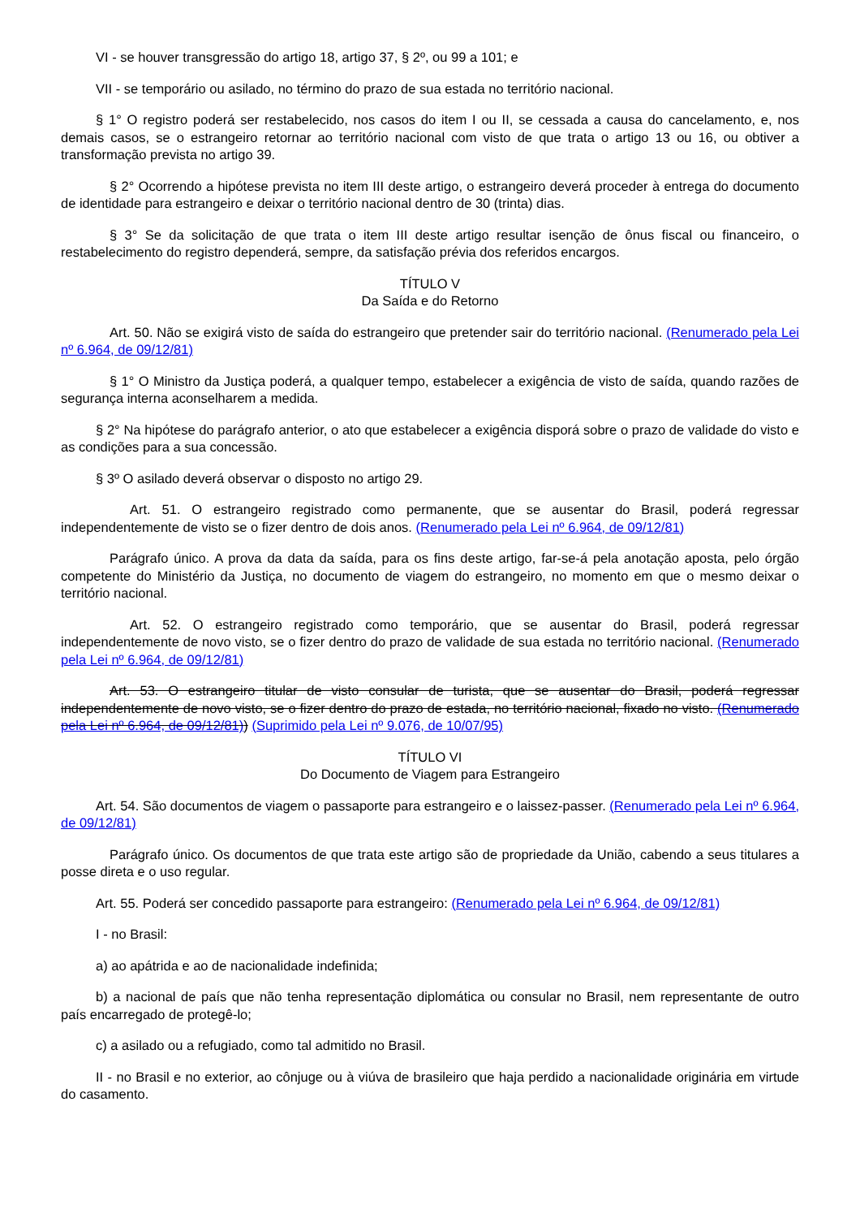VI - se houver transgressão do artigo 18, artigo 37, § 2º, ou 99 a 101; e
VII - se temporário ou asilado, no término do prazo de sua estada no território nacional.
§ 1° O registro poderá ser restabelecido, nos casos do item I ou II, se cessada a causa do cancelamento, e, nos demais casos, se o estrangeiro retornar ao território nacional com visto de que trata o artigo 13 ou 16, ou obtiver a transformação prevista no artigo 39.
§ 2° Ocorrendo a hipótese prevista no item III deste artigo, o estrangeiro deverá proceder à entrega do documento de identidade para estrangeiro e deixar o território nacional dentro de 30 (trinta) dias.
§ 3° Se da solicitação de que trata o item III deste artigo resultar isenção de ônus fiscal ou financeiro, o restabelecimento do registro dependerá, sempre, da satisfação prévia dos referidos encargos.
TÍTULO V
Da Saída e do Retorno
Art. 50. Não se exigirá visto de saída do estrangeiro que pretender sair do território nacional. (Renumerado pela Lei nº 6.964, de 09/12/81)
§ 1° O Ministro da Justiça poderá, a qualquer tempo, estabelecer a exigência de visto de saída, quando razões de segurança interna aconselharem a medida.
§ 2° Na hipótese do parágrafo anterior, o ato que estabelecer a exigência disporá sobre o prazo de validade do visto e as condições para a sua concessão.
§ 3º O asilado deverá observar o disposto no artigo 29.
Art. 51. O estrangeiro registrado como permanente, que se ausentar do Brasil, poderá regressar independentemente de visto se o fizer dentro de dois anos. (Renumerado pela Lei nº 6.964, de 09/12/81)
Parágrafo único. A prova da data da saída, para os fins deste artigo, far-se-á pela anotação aposta, pelo órgão competente do Ministério da Justiça, no documento de viagem do estrangeiro, no momento em que o mesmo deixar o território nacional.
Art. 52. O estrangeiro registrado como temporário, que se ausentar do Brasil, poderá regressar independentemente de novo visto, se o fizer dentro do prazo de validade de sua estada no território nacional. (Renumerado pela Lei nº 6.964, de 09/12/81)
Art. 53. O estrangeiro titular de visto consular de turista, que se ausentar do Brasil, poderá regressar independentemente de novo visto, se o fizer dentro do prazo de estada, no território nacional, fixado no visto. (Renumerado pela Lei nº 6.964, de 09/12/81)) (Suprimido pela Lei nº 9.076, de 10/07/95)
TÍTULO VI
Do Documento de Viagem para Estrangeiro
Art. 54. São documentos de viagem o passaporte para estrangeiro e o laissez-passer. (Renumerado pela Lei nº 6.964, de 09/12/81)
Parágrafo único. Os documentos de que trata este artigo são de propriedade da União, cabendo a seus titulares a posse direta e o uso regular.
Art. 55. Poderá ser concedido passaporte para estrangeiro: (Renumerado pela Lei nº 6.964, de 09/12/81)
I - no Brasil:
a) ao apátrida e ao de nacionalidade indefinida;
b) a nacional de país que não tenha representação diplomática ou consular no Brasil, nem representante de outro país encarregado de protegê-lo;
c) a asilado ou a refugiado, como tal admitido no Brasil.
II - no Brasil e no exterior, ao cônjuge ou à viúva de brasileiro que haja perdido a nacionalidade originária em virtude do casamento.